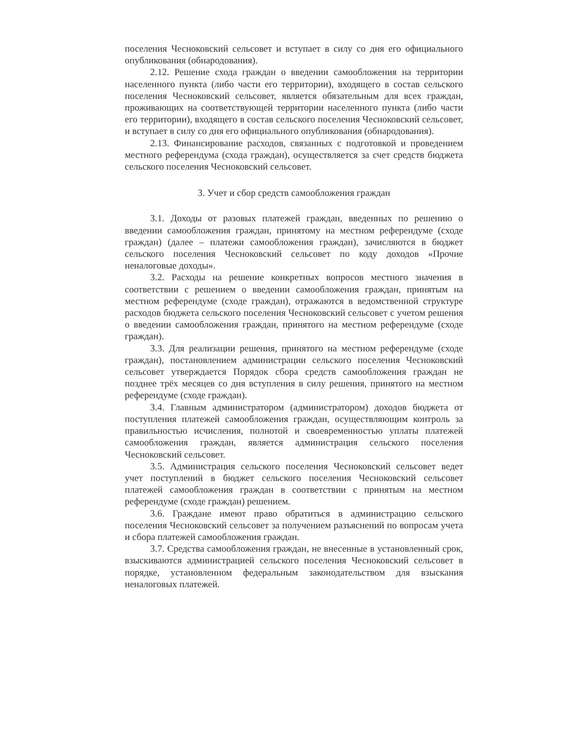поселения Чесноковский сельсовет и вступает в силу со дня его официального опубликования (обнародования).
2.12. Решение схода граждан о введении самообложения на территории населенного пункта (либо части его территории), входящего в состав сельского поселения Чесноковский сельсовет, является обязательным для всех граждан, проживающих на соответствующей территории населенного пункта (либо части его территории), входящего в состав сельского поселения Чесноковский сельсовет, и вступает в силу со дня его официального опубликования (обнародования).
2.13. Финансирование расходов, связанных с подготовкой и проведением местного референдума (схода граждан), осуществляется за счет средств бюджета сельского поселения Чесноковский сельсовет.
3. Учет и сбор средств самообложения граждан
3.1. Доходы от разовых платежей граждан, введенных по решению о введении самообложения граждан, принятому на местном референдуме (сходе граждан) (далее – платежи самообложения граждан), зачисляются в бюджет сельского поселения Чесноковский сельсовет по коду доходов «Прочие неналоговые доходы».
3.2. Расходы на решение конкретных вопросов местного значения в соответствии с решением о введении самообложения граждан, принятым на местном референдуме (сходе граждан), отражаются в ведомственной структуре расходов бюджета сельского поселения Чесноковский сельсовет с учетом решения о введении самообложения граждан, принятого на местном референдуме (сходе граждан).
3.3. Для реализации решения, принятого на местном референдуме (сходе граждан), постановлением администрации сельского поселения Чесноковский сельсовет утверждается Порядок сбора средств самообложения граждан не позднее трёх месяцев со дня вступления в силу решения, принятого на местном референдуме (сходе граждан).
3.4. Главным администратором (администратором) доходов бюджета от поступления платежей самообложения граждан, осуществляющим контроль за правильностью исчисления, полнотой и своевременностью уплаты платежей самообложения граждан, является администрация сельского поселения Чесноковский сельсовет.
3.5. Администрация сельского поселения Чесноковский сельсовет ведет учет поступлений в бюджет сельского поселения Чесноковский сельсовет платежей самообложения граждан в соответствии с принятым на местном референдуме (сходе граждан) решением.
3.6. Граждане имеют право обратиться в администрацию сельского поселения Чесноковский сельсовет за получением разъяснений по вопросам учета и сбора платежей самообложения граждан.
3.7. Средства самообложения граждан, не внесенные в установленный срок, взыскиваются администрацией сельского поселения Чесноковский сельсовет в порядке, установленном федеральным законодательством для взыскания неналоговых платежей.